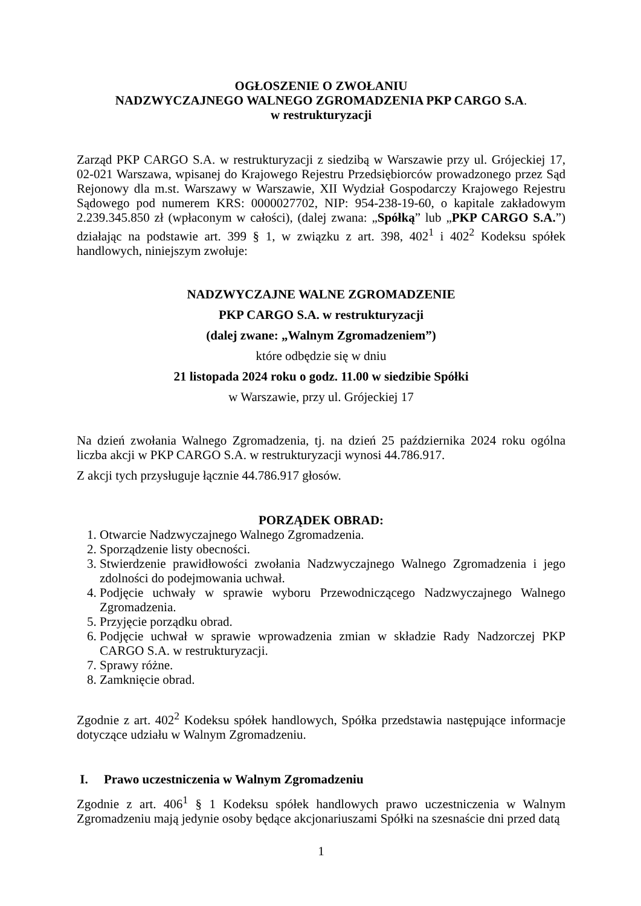OGŁOSZENIE O ZWOŁANIU
NADZWYCZAJNEGO WALNEGO ZGROMADZENIA PKP CARGO S.A.
w restrukturyzacji
Zarząd PKP CARGO S.A. w restrukturyzacji z siedzibą w Warszawie przy ul. Grójeckiej 17, 02-021 Warszawa, wpisanej do Krajowego Rejestru Przedsiębiorców prowadzonego przez Sąd Rejonowy dla m.st. Warszawy w Warszawie, XII Wydział Gospodarczy Krajowego Rejestru Sądowego pod numerem KRS: 0000027702, NIP: 954-238-19-60, o kapitale zakładowym 2.239.345.850 zł (wpłaconym w całości), (dalej zwana: „Spółką” lub „PKP CARGO S.A.”) działając na podstawie art. 399 § 1, w związku z art. 398, 402<sup>1</sup> i 402<sup>2</sup> Kodeksu spółek handlowych, niniejszym zwołuje:
NADZWYCZAJNE WALNE ZGROMADZENIE
PKP CARGO S.A. w restrukturyzacji
(dalej zwane: „Walnym Zgromadzeniem”)
które odbędzie się w dniu
21 listopada 2024 roku o godz. 11.00 w siedzibie Spółki
w Warszawie, przy ul. Grójeckiej 17
Na dzień zwołania Walnego Zgromadzenia, tj. na dzień 25 października 2024 roku ogólna liczba akcji w PKP CARGO S.A. w restrukturyzacji wynosi 44.786.917.
Z akcji tych przysługuje łącznie 44.786.917 głosów.
PORZĄDEK OBRAD:
1. Otwarcie Nadzwyczajnego Walnego Zgromadzenia.
2. Sporządzenie listy obecności.
3. Stwierdzenie prawidłowości zwołania Nadzwyczajnego Walnego Zgromadzenia i jego zdolności do podejmowania uchwał.
4. Podjęcie uchwały w sprawie wyboru Przewodniczącego Nadzwyczajnego Walnego Zgromadzenia.
5. Przyjęcie porządku obrad.
6. Podjęcie uchwał w sprawie wprowadzenia zmian w składzie Rady Nadzorczej PKP CARGO S.A. w restrukturyzacji.
7. Sprawy różne.
8. Zamknięcie obrad.
Zgodnie z art. 402<sup>2</sup> Kodeksu spółek handlowych, Spółka przedstawia następujące informacje dotyczące udziału w Walnym Zgromadzeniu.
I. Prawo uczestniczenia w Walnym Zgromadzeniu
Zgodnie z art. 406<sup>1</sup> § 1 Kodeksu spółek handlowych prawo uczestniczenia w Walnym Zgromadzeniu mają jedynie osoby będące akcjonariuszami Spółki na szesnaście dni przed datą
1